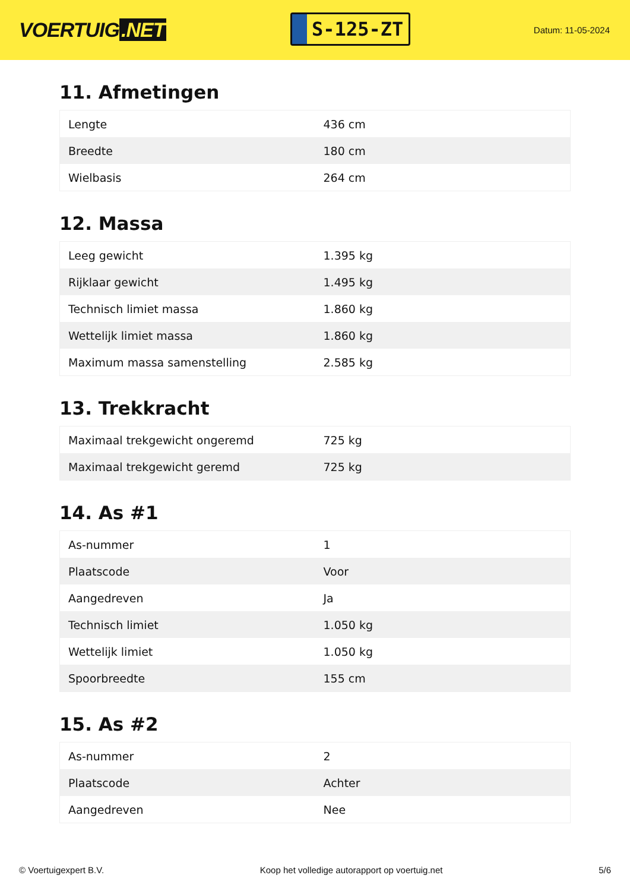VOERTUIG.NET
S-125-ZT
Datum: 11-05-2024
11. Afmetingen
| Lengte | 436 cm |
| Breedte | 180 cm |
| Wielbasis | 264 cm |
12. Massa
| Leeg gewicht | 1.395 kg |
| Rijklaar gewicht | 1.495 kg |
| Technisch limiet massa | 1.860 kg |
| Wettelijk limiet massa | 1.860 kg |
| Maximum massa samenstelling | 2.585 kg |
13. Trekkracht
| Maximaal trekgewicht ongeremd | 725 kg |
| Maximaal trekgewicht geremd | 725 kg |
14. As #1
| As-nummer | 1 |
| Plaatscode | Voor |
| Aangedreven | Ja |
| Technisch limiet | 1.050 kg |
| Wettelijk limiet | 1.050 kg |
| Spoorbreedte | 155 cm |
15. As #2
| As-nummer | 2 |
| Plaatscode | Achter |
| Aangedreven | Nee |
© Voertuigexpert B.V. Koop het volledige autorapport op voertuig.net 5/6